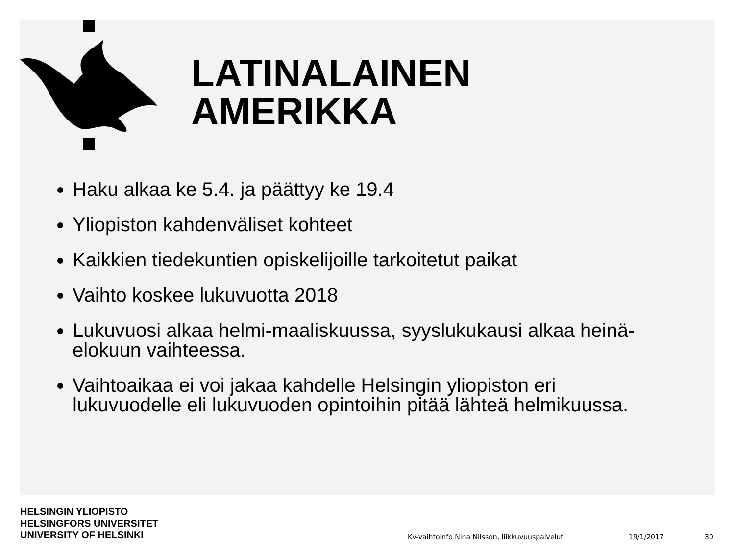LATINALAINEN
AMERIKKA
Haku alkaa ke 5.4. ja päättyy ke 19.4
Yliopiston kahdenväliset kohteet
Kaikkien tiedekuntien opiskelijoille tarkoitetut paikat
Vaihto koskee lukuvuotta 2018
Lukuvuosi alkaa helmi-maaliskuussa, syyslukukausi alkaa heinä-elokuun vaihteessa.
Vaihtoaikaa ei voi jakaa kahdelle Helsingin yliopiston eri lukuvuodelle eli lukuvuoden opintoihin pitää lähteä helmikuussa.
HELSINGIN YLIOPISTO
HELSINGFORS UNIVERSITET
UNIVERSITY OF HELSINKI
Kv-vaihtoinfo Nina Nilsson, liikkuvuuspalvelut
19/1/2017 30